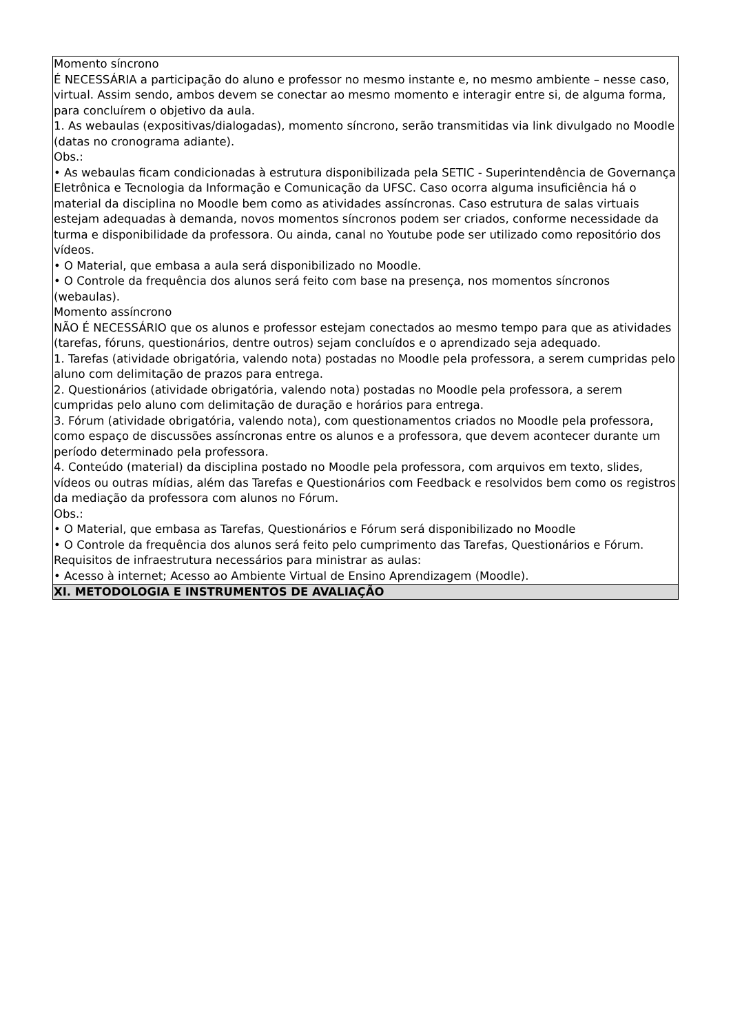| Momento síncrono É NECESSÁRIA a participação do aluno e professor no mesmo instante e, no mesmo ambiente – nesse caso, virtual. Assim sendo, ambos devem se conectar ao mesmo momento e interagir entre si, de alguma forma, para concluírem o objetivo da aula. 1. As webaulas (expositivas/dialogadas), momento síncrono, serão transmitidas via link divulgado no Moodle (datas no cronograma adiante). Obs.: • As webaulas ficam condicionadas à estrutura disponibilizada pela SETIC - Superintendência de Governança Eletrônica e Tecnologia da Informação e Comunicação da UFSC. Caso ocorra alguma insuficiência há o material da disciplina no Moodle bem como as atividades assíncronas. Caso estrutura de salas virtuais estejam adequadas à demanda, novos momentos síncronos podem ser criados, conforme necessidade da turma e disponibilidade da professora. Ou ainda, canal no Youtube pode ser utilizado como repositório dos vídeos. • O Material, que embasa a aula será disponibilizado no Moodle. • O Controle da frequência dos alunos será feito com base na presença, nos momentos síncronos (webaulas). Momento assíncrono NÃO É NECESSÁRIO que os alunos e professor estejam conectados ao mesmo tempo para que as atividades (tarefas, fóruns, questionários, dentre outros) sejam concluídos e o aprendizado seja adequado. 1. Tarefas (atividade obrigatória, valendo nota) postadas no Moodle pela professora, a serem cumpridas pelo aluno com delimitação de prazos para entrega. 2. Questionários (atividade obrigatória, valendo nota) postadas no Moodle pela professora, a serem cumpridas pelo aluno com delimitação de duração e horários para entrega. 3. Fórum (atividade obrigatória, valendo nota), com questionamentos criados no Moodle pela professora, como espaço de discussões assíncronas entre os alunos e a professora, que devem acontecer durante um período determinado pela professora. 4. Conteúdo (material) da disciplina postado no Moodle pela professora, com arquivos em texto, slides, vídeos ou outras mídias, além das Tarefas e Questionários com Feedback e resolvidos bem como os registros da mediação da professora com alunos no Fórum. Obs.: • O Material, que embasa as Tarefas, Questionários e Fórum será disponibilizado no Moodle • O Controle da frequência dos alunos será feito pelo cumprimento das Tarefas, Questionários e Fórum. Requisitos de infraestrutura necessários para ministrar as aulas: • Acesso à internet; Acesso ao Ambiente Virtual de Ensino Aprendizagem (Moodle). |
| XI. METODOLOGIA E INSTRUMENTOS DE AVALIAÇÃO |